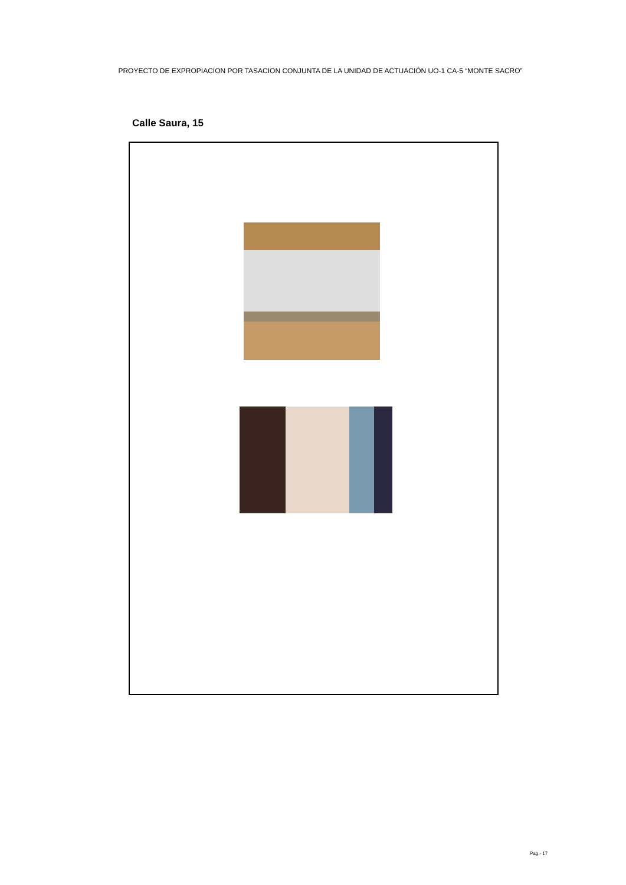PROYECTO DE EXPROPIACION POR TASACION CONJUNTA DE LA UNIDAD DE ACTUACIÓN UO-1 CA-5 “MONTE SACRO”
Calle Saura, 15
Pag.- 17